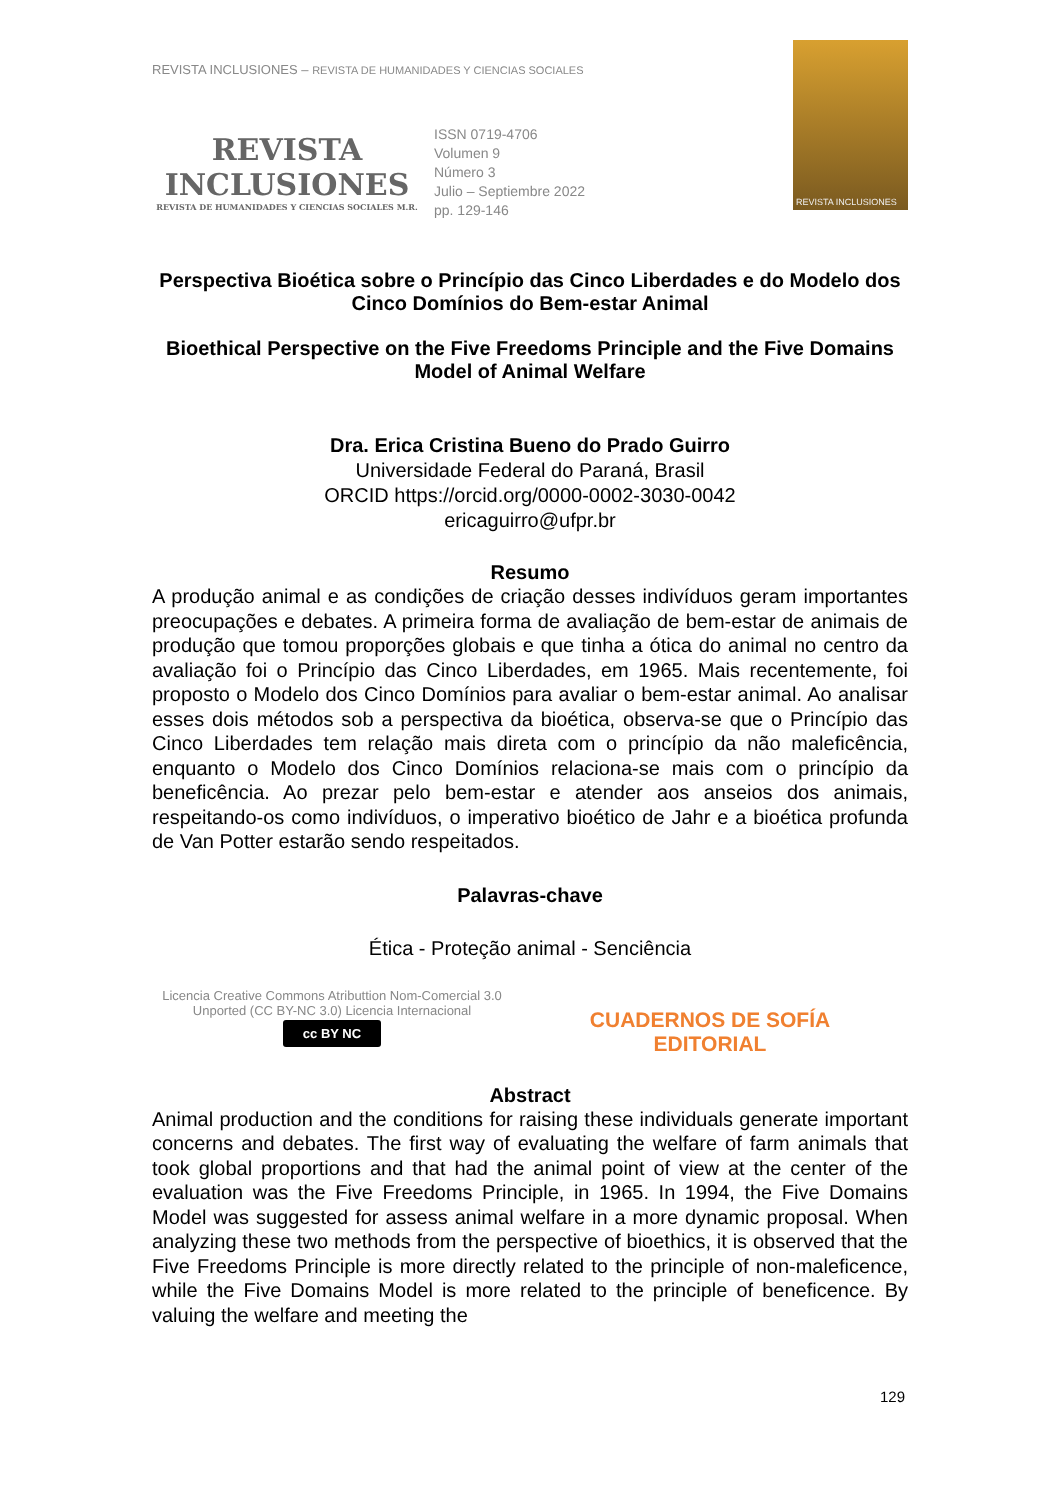REVISTA INCLUSIONES – REVISTA DE HUMANIDADES Y CIENCIAS SOCIALES
REVISTA
INCLUSIONES
REVISTA DE HUMANIDADES Y CIENCIAS SOCIALES M.R.
ISSN 0719-4706
Volumen 9
Número 3
Julio – Septiembre 2022
pp. 129-146
REVISTA INCLUSIONES
Perspectiva Bioética sobre o Princípio das Cinco Liberdades e do Modelo dos Cinco Domínios do Bem-estar Animal
Bioethical Perspective on the Five Freedoms Principle and the Five Domains Model of Animal Welfare
Dra. Erica Cristina Bueno do Prado Guirro
Universidade Federal do Paraná, Brasil
ORCID https://orcid.org/0000-0002-3030-0042
ericaguirro@ufpr.br
Resumo
A produção animal e as condições de criação desses indivíduos geram importantes preocupações e debates. A primeira forma de avaliação de bem-estar de animais de produção que tomou proporções globais e que tinha a ótica do animal no centro da avaliação foi o Princípio das Cinco Liberdades, em 1965. Mais recentemente, foi proposto o Modelo dos Cinco Domínios para avaliar o bem-estar animal. Ao analisar esses dois métodos sob a perspectiva da bioética, observa-se que o Princípio das Cinco Liberdades tem relação mais direta com o princípio da não maleficência, enquanto o Modelo dos Cinco Domínios relaciona-se mais com o princípio da beneficência. Ao prezar pelo bem-estar e atender aos anseios dos animais, respeitando-os como indivíduos, o imperativo bioético de Jahr e a bioética profunda de Van Potter estarão sendo respeitados.
Palavras-chave
Ética - Proteção animal - Senciência
Licencia Creative Commons Atributtion Nom-Comercial 3.0 Unported (CC BY-NC 3.0) Licencia Internacional
cc BY NC
CUADERNOS DE SOFÍA
EDITORIAL
Abstract
Animal production and the conditions for raising these individuals generate important concerns and debates. The first way of evaluating the welfare of farm animals that took global proportions and that had the animal point of view at the center of the evaluation was the Five Freedoms Principle, in 1965. In 1994, the Five Domains Model was suggested for assess animal welfare in a more dynamic proposal. When analyzing these two methods from the perspective of bioethics, it is observed that the Five Freedoms Principle is more directly related to the principle of non-maleficence, while the Five Domains Model is more related to the principle of beneficence. By valuing the welfare and meeting the
129